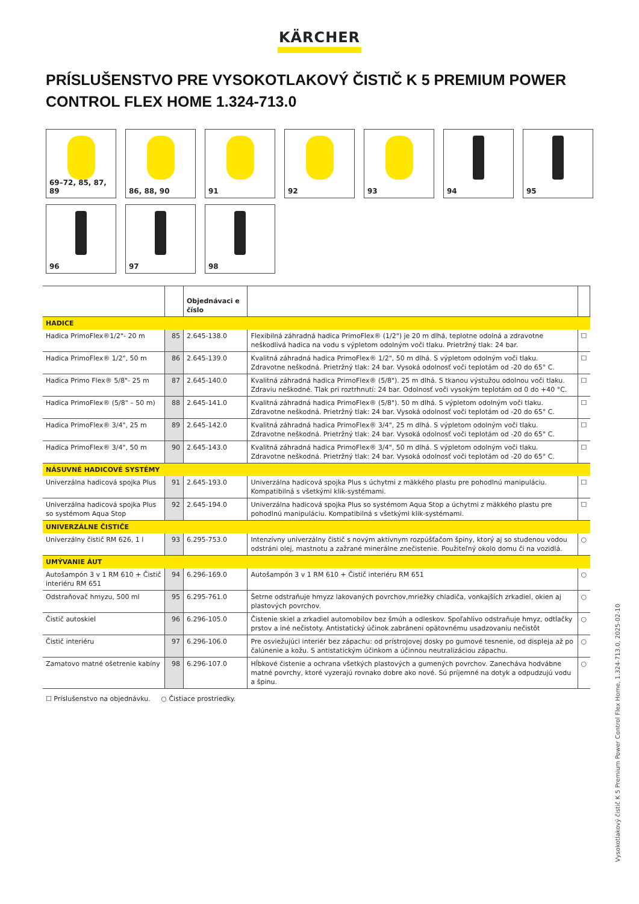KÄRCHER
PRÍSLUŠENSTVO PRE VYSOKOTLAKOVÝ ČISTIČ K 5 PREMIUM POWER CONTROL FLEX HOME 1.324-713.0
69–72, 85, 87, 89
86, 88, 90
91
92
93
94
95
96
97
98
| | | Objednávaci e číslo | | |
| --- | --- | --- | --- | --- |
| HADICE | | | | |
| Hadica PrimoFlex®1/2"- 20 m | 85 | 2.645-138.0 | Flexibilná záhradná hadica PrimoFlex® (1/2") je 20 m dlhá, teplotne odolná a zdravotne neškodlivá hadica na vodu s výpletom odolným voči tlaku. Prietržný tlak: 24 bar. | ☐ |
| Hadica PrimoFlex® 1/2", 50 m | 86 | 2.645-139.0 | Kvalitná záhradná hadica PrimoFlex® 1/2", 50 m dlhá. S výpletom odolným voči tlaku. Zdravotne neškodná. Prietržný tlak: 24 bar. Vysoká odolnosť voči teplotám od -20 do 65° C. | ☐ |
| Hadica Primo Flex® 5/8"- 25 m | 87 | 2.645-140.0 | Kvalitná záhradná hadica PrimoFlex® (5/8"). 25 m dlhá. S tkanou výstužou odolnou voči tlaku. Zdraviu neškodné. Tlak pri roztrhnutí: 24 bar. Odolnosť voči vysokým teplotám od 0 do +40 °C. | ☐ |
| Hadica PrimoFlex® (5/8" – 50 m) | 88 | 2.645-141.0 | Kvalitná záhradná hadica PrimoFlex® (5/8"). 50 m dlhá. S výpletom odolným voči tlaku. Zdravotne neškodná. Prietržný tlak: 24 bar. Vysoká odolnosť voči teplotám od -20 do 65° C. | ☐ |
| Hadica PrimoFlex® 3/4", 25 m | 89 | 2.645-142.0 | Kvalitná záhradná hadica PrimoFlex® 3/4", 25 m dlhá. S výpletom odolným voči tlaku. Zdravotne neškodná. Prietržný tlak: 24 bar. Vysoká odolnosť voči teplotám od -20 do 65° C. | ☐ |
| Hadica PrimoFlex® 3/4", 50 m | 90 | 2.645-143.0 | Kvalitná záhradná hadica PrimoFlex® 3/4", 50 m dlhá. S výpletom odolným voči tlaku. Zdravotne neškodná. Prietržný tlak: 24 bar. Vysoká odolnosť voči teplotám od -20 do 65° C. | ☐ |
| NÁSUVNÉ HADICOVÉ SYSTÉMY | | | | |
| Univerzálna hadicová spojka Plus | 91 | 2.645-193.0 | Univerzálna hadicová spojka Plus s úchytmi z mäkkého plastu pre pohodlnú manipuláciu. Kompatibilná s všetkými klik-systémami. | ☐ |
| Univerzálna hadicová spojka Plus so systémom Aqua Stop | 92 | 2.645-194.0 | Univerzálna hadicová spojka Plus so systémom Aqua Stop a úchytmi z mäkkého plastu pre pohodlnú manipuláciu. Kompatibilná s všetkými klik-systémami. | ☐ |
| UNIVERZÁLNE ČISTIČE | | | | |
| Univerzálny čistič RM 626, 1 l | 93 | 6.295-753.0 | Intenzívny univerzálny čistič s novým aktívnym rozpúšťačom špiny, ktorý aj so studenou vodou odstráni olej, mastnotu a zažrané minerálne znečistenie. Použiteľný okolo domu či na vozidlá. | ○ |
| UMÝVANIE ÁUT | | | | |
| Autošampón 3 v 1 RM 610 + Čistič interiéru RM 651 | 94 | 6.296-169.0 | Autošampón 3 v 1 RM 610 + Čistič interiéru RM 651 | ○ |
| Odstraňovač hmyzu, 500 ml | 95 | 6.295-761.0 | Šetrne odstraňuje hmyzz lakovaných povrchov,mriežky chladiča, vonkajších zrkadiel, okien aj plastových povrchov. | ○ |
| Čistič autoskiel | 96 | 6.296-105.0 | Čistenie skiel a zrkadiel automobilov bez šmúh a odleskov. Spoľahlivo odstraňuje hmyz, odtlačky prstov a iné nečistoty. Antistatický účinok zabráneni opätovnému usadzovaniu nečistôt | ○ |
| Čistič interiéru | 97 | 6.296-106.0 | Pre osviežujúci interiér bez zápachu: od prístrojovej dosky po gumové tesnenie, od displeja až po čalúnenie a kožu. S antistatickým účinkom a účinnou neutralizáciou zápachu. | ○ |
| Zamatovo matné ošetrenie kabíny | 98 | 6.296-107.0 | Hĺbkové čistenie a ochrana všetkých plastových a gumených povrchov. Zanecháva hodvábne matné povrchy, ktoré vyzerajú rovnako dobre ako nové. Sú príjemné na dotyk a odpudzujú vodu a špinu. | ○ |
☐ Príslušenstvo na objednávku. ○ Čistiace prostriedky.
Vysokotlakový čistič K 5 Premium Power Control Flex Home, 1.324-713.0, 2025-02-10